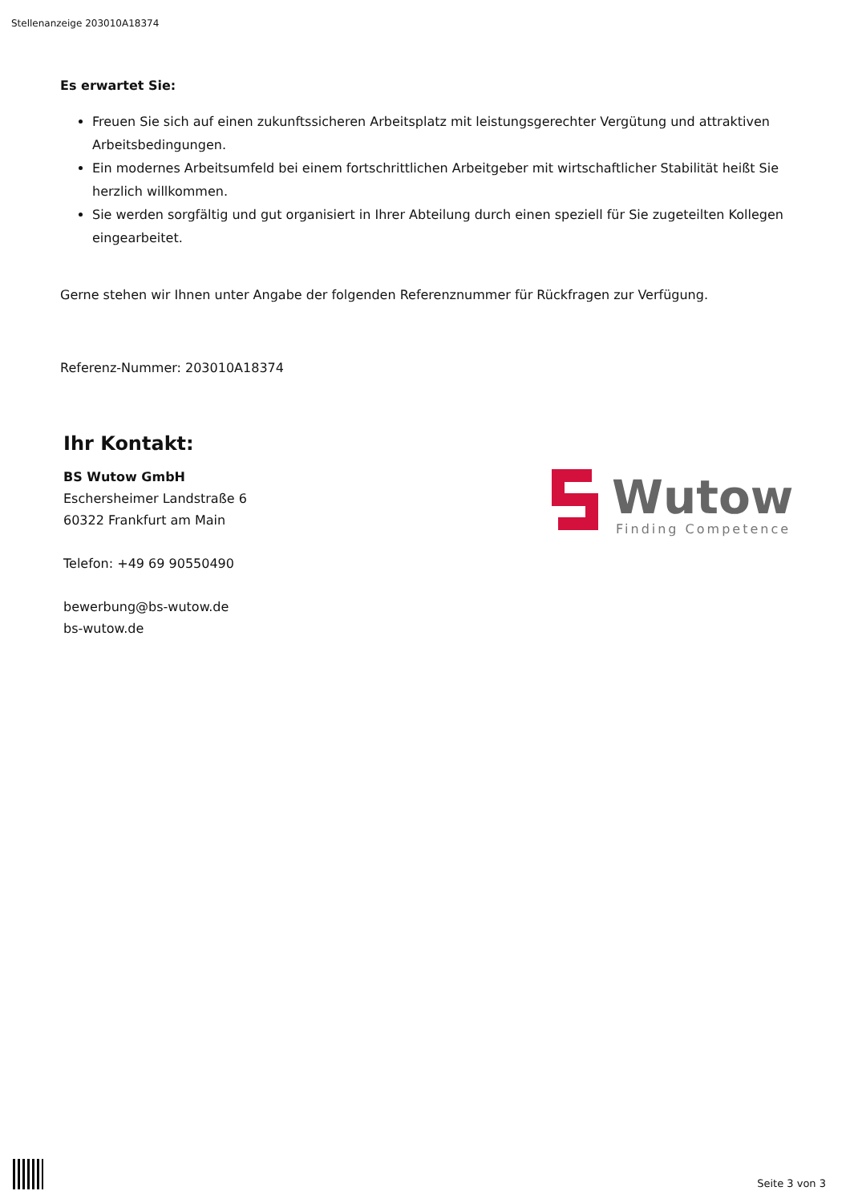Stellenanzeige 203010A18374
Es erwartet Sie:
Freuen Sie sich auf einen zukunftssicheren Arbeitsplatz mit leistungsgerechter Vergütung und attraktiven Arbeitsbedingungen.
Ein modernes Arbeitsumfeld bei einem fortschrittlichen Arbeitgeber mit wirtschaftlicher Stabilität heißt Sie herzlich willkommen.
Sie werden sorgfältig und gut organisiert in Ihrer Abteilung durch einen speziell für Sie zugeteilten Kollegen eingearbeitet.
Gerne stehen wir Ihnen unter Angabe der folgenden Referenznummer für Rückfragen zur Verfügung.
Referenz-Nummer: 203010A18374
Ihr Kontakt:
BS Wutow GmbH
Eschersheimer Landstraße 6
60322 Frankfurt am Main
Telefon: +49 69 90550490
bewerbung@bs-wutow.de
bs-wutow.de
Wutow
Finding Competence
Seite 3 von 3